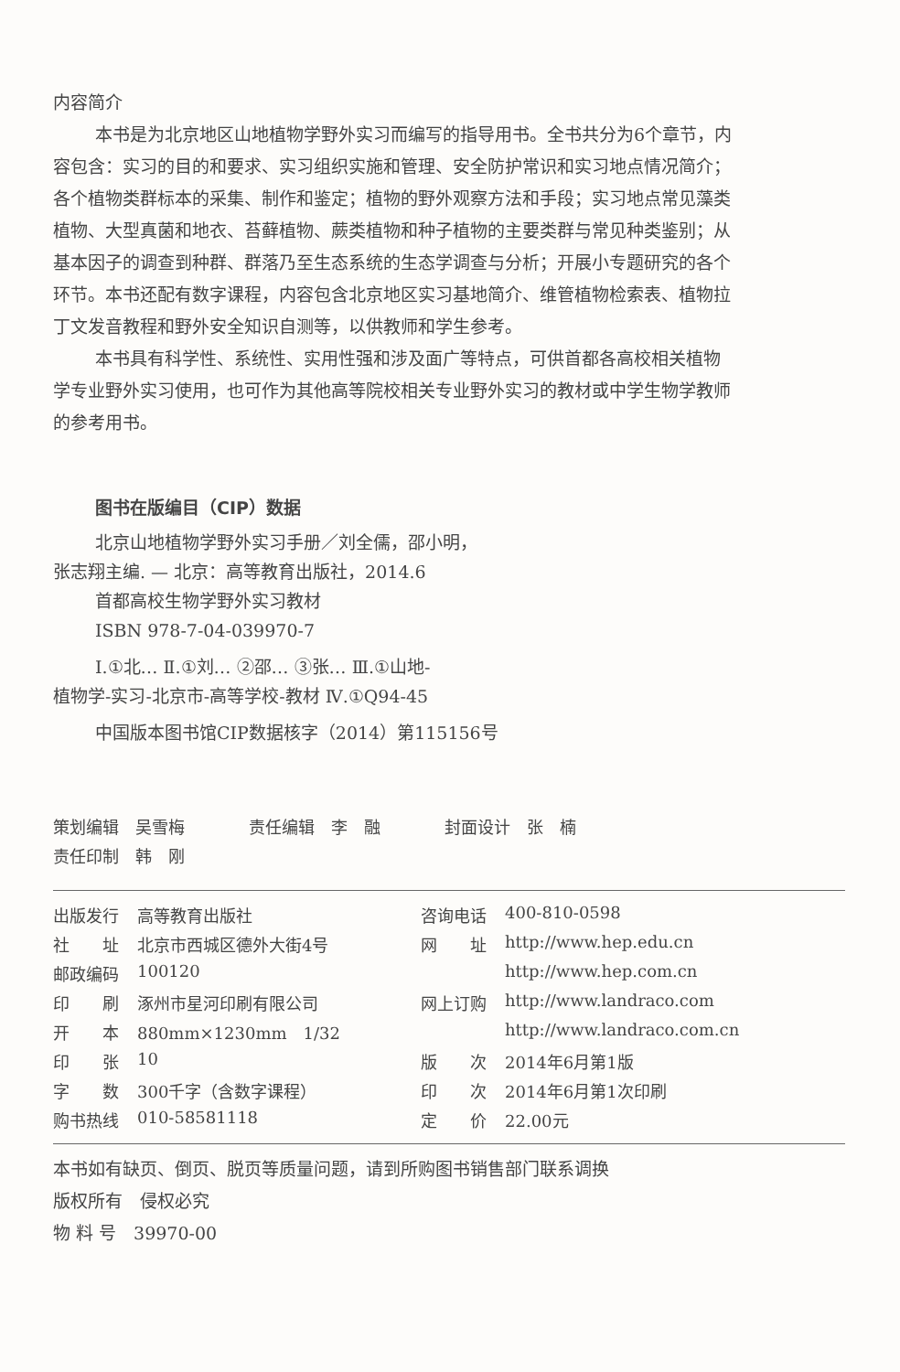内容简介
本书是为北京地区山地植物学野外实习而编写的指导用书。全书共分为6个章节，内容包含：实习的目的和要求、实习组织实施和管理、安全防护常识和实习地点情况简介；各个植物类群标本的采集、制作和鉴定；植物的野外观察方法和手段；实习地点常见藻类植物、大型真菌和地衣、苔藓植物、蕨类植物和种子植物的主要类群与常见种类鉴别；从基本因子的调查到种群、群落乃至生态系统的生态学调查与分析；开展小专题研究的各个环节。本书还配有数字课程，内容包含北京地区实习基地简介、维管植物检索表、植物拉丁文发音教程和野外安全知识自测等，以供教师和学生参考。
本书具有科学性、系统性、实用性强和涉及面广等特点，可供首都各高校相关植物学专业野外实习使用，也可作为其他高等院校相关专业野外实习的教材或中学生物学教师的参考用书。
图书在版编目（CIP）数据
北京山地植物学野外实习手册／刘全儒，邵小明，
张志翔主编. — 北京：高等教育出版社，2014.6
首都高校生物学野外实习教材
ISBN 978-7-04-039970-7
Ⅰ.①北… Ⅱ.①刘… ②邵… ③张… Ⅲ.①山地-
植物学-实习-北京市-高等学校-教材 Ⅳ.①Q94-45
中国版本图书馆CIP数据核字（2014）第115156号
| 策划编辑 吴雪梅 | 责任编辑 李 融 | 封面设计 张 楠 |
| 责任印制 韩 刚 | | |
| 出版发行 | 高等教育出版社 | 咨询电话 | 400-810-0598 |
| 社 址 | 北京市西城区德外大街4号 | 网 址 | http://www.hep.edu.cn |
| 邮政编码 | 100120 | | http://www.hep.com.cn |
| 印 刷 | 涿州市星河印刷有限公司 | 网上订购 | http://www.landraco.com |
| 开 本 | 880mm×1230mm 1/32 | | http://www.landraco.com.cn |
| 印 张 | 10 | 版 次 | 2014年6月第1版 |
| 字 数 | 300千字（含数字课程） | 印 次 | 2014年6月第1次印刷 |
| 购书热线 | 010-58581118 | 定 价 | 22.00元 |
本书如有缺页、倒页、脱页等质量问题，请到所购图书销售部门联系调换
版权所有　侵权必究
物 料 号　39970-00